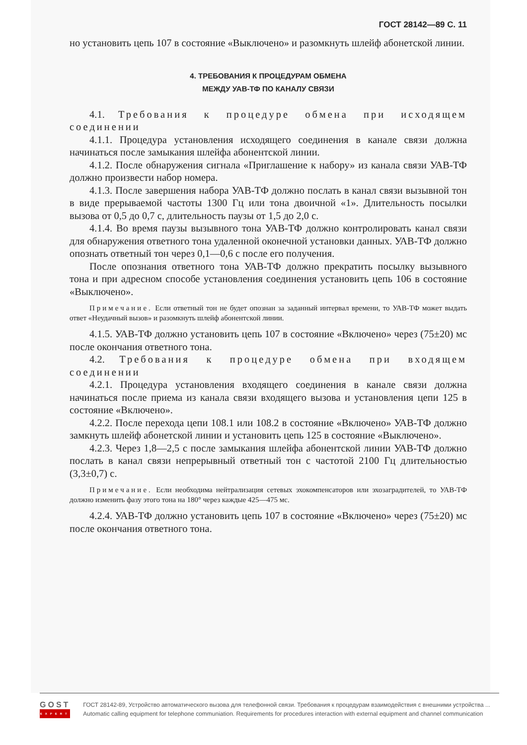ГОСТ 28142—89 С. 11
но установить цепь 107 в состояние «Выключено» и разомкнуть шлейф абонетской линии.
4. ТРЕБОВАНИЯ К ПРОЦЕДУРАМ ОБМЕНА
МЕЖДУ УАВ-ТФ ПО КАНАЛУ СВЯЗИ
4.1. Требования к процедуре обмена при исходящем соединении
4.1.1. Процедура установления исходящего соединения в канале связи должна начинаться после замыкания шлейфа абонентской линии.
4.1.2. После обнаружения сигнала «Приглашение к набору» из канала связи УАВ-ТФ должно произвести набор номера.
4.1.3. После завершения набора УАВ-ТФ должно послать в канал связи вызывной тон в виде прерываемой частоты 1300 Гц или тона двоичной «1». Длительность посылки вызова от 0,5 до 0,7 с, длительность паузы от 1,5 до 2,0 с.
4.1.4. Во время паузы вызывного тона УАВ-ТФ должно контролировать канал связи для обнаружения ответного тона удаленной оконечной установки данных. УАВ-ТФ должно опознать ответный тон через 0,1—0,6 с после его получения.
После опознания ответного тона УАВ-ТФ должно прекратить посылку вызывного тона и при адресном способе установления соединения установить цепь 106 в состояние «Выключено».
Примечание. Если ответный тон не будет опознан за заданный интервал времени, то УАВ-ТФ может выдать ответ «Неудачный вызов» и разомкнуть шлейф абонентской линии.
4.1.5. УАВ-ТФ должно установить цепь 107 в состояние «Включено» через (75±20) мс после окончания ответного тона.
4.2. Требования к процедуре обмена при входящем соединении
4.2.1. Процедура установления входящего соединения в канале связи должна начинаться после приема из канала связи входящего вызова и установления цепи 125 в состояние «Включено».
4.2.2. После перехода цепи 108.1 или 108.2 в состояние «Включено» УАВ-ТФ должно замкнуть шлейф абонетской линии и установить цепь 125 в состояние «Выключено».
4.2.3. Через 1,8—2,5 с после замыкания шлейфа абонентской линии УАВ-ТФ должно послать в канал связи непрерывный ответный тон с частотой 2100 Гц длительностью (3,3±0,7) с.
Примечание. Если необходима нейтрализация сетевых эхокомпенсаторов или эхозаградителей, то УАВ-ТФ должно изменить фазу этого тона на 180° через каждые 425—475 мс.
4.2.4. УАВ-ТФ должно установить цепь 107 в состояние «Включено» через (75±20) мс после окончания ответного тона.
GOST
EXPERT
ГОСТ 28142-89, Устройство автоматического вызова для телефонной связи. Требования к процедурам взаимодействия с внешними устройства ...
Automatic calling equipment for telephone communiation. Requirements for procedures interaction with external equipment and channel communication